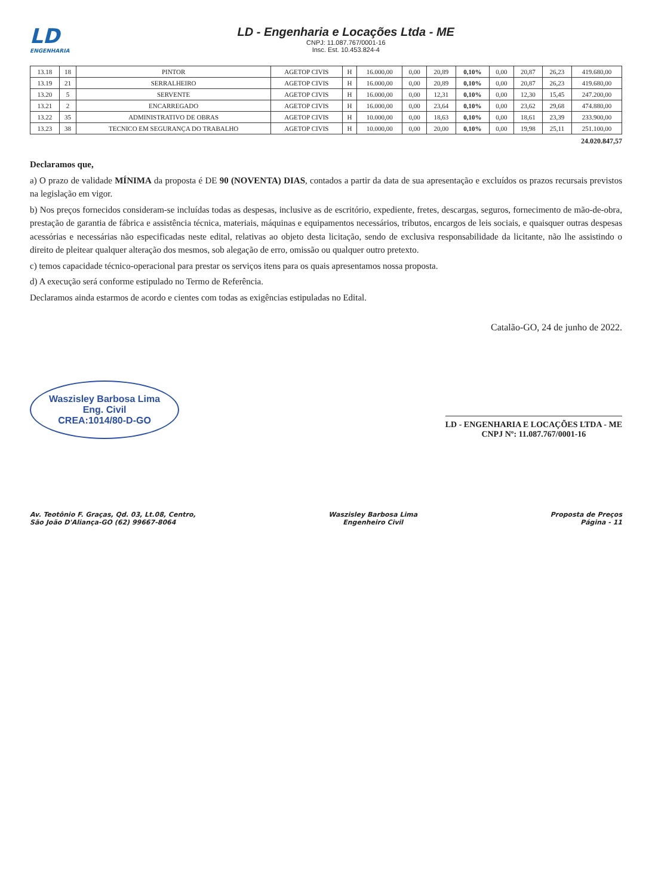LD
ENGENHARIA
LD - Engenharia e Locações Ltda - ME
CNPJ: 11.087.767/0001-16
Insc. Est. 10.453.824-4
| 13.18 | 18 | PINTOR | AGETOP CIVIS | H | 16.000,00 | 0,00 | 20,89 | 0,10% | 0,00 | 20,87 | 26,23 | 419.680,00 |
| 13.19 | 21 | SERRALHEIRO | AGETOP CIVIS | H | 16.000,00 | 0,00 | 20,89 | 0,10% | 0,00 | 20,87 | 26,23 | 419.680,00 |
| 13.20 | 5 | SERVENTE | AGETOP CIVIS | H | 16.000,00 | 0,00 | 12,31 | 0,10% | 0,00 | 12,30 | 15,45 | 247.200,00 |
| 13.21 | 2 | ENCARREGADO | AGETOP CIVIS | H | 16.000,00 | 0,00 | 23,64 | 0,10% | 0,00 | 23,62 | 29,68 | 474.880,00 |
| 13.22 | 35 | ADMINISTRATIVO DE OBRAS | AGETOP CIVIS | H | 10.000,00 | 0,00 | 18,63 | 0,10% | 0,00 | 18,61 | 23,39 | 233.900,00 |
| 13.23 | 38 | TECNICO EM SEGURANÇA DO TRABALHO | AGETOP CIVIS | H | 10.000,00 | 0,00 | 20,00 | 0,10% | 0,00 | 19,98 | 25,11 | 251.100,00 |
24.020.847,57
Declaramos que,
a) O prazo de validade MÍNIMA da proposta é DE 90 (NOVENTA) DIAS, contados a partir da data de sua apresentação e excluídos os prazos recursais previstos na legislação em vigor.
b) Nos preços fornecidos consideram-se incluídas todas as despesas, inclusive as de escritório, expediente, fretes, descargas, seguros, fornecimento de mão-de-obra, prestação de garantia de fábrica e assistência técnica, materiais, máquinas e equipamentos necessários, tributos, encargos de leis sociais, e quaisquer outras despesas acessórias e necessárias não especificadas neste edital, relativas ao objeto desta licitação, sendo de exclusiva responsabilidade da licitante, não lhe assistindo o direito de pleitear qualquer alteração dos mesmos, sob alegação de erro, omissão ou qualquer outro pretexto.
c) temos capacidade técnico-operacional para prestar os serviços itens para os quais apresentamos nossa proposta.
d) A execução será conforme estipulado no Termo de Referência.
Declaramos ainda estarmos de acordo e cientes com todas as exigências estipuladas no Edital.
Catalão-GO, 24 de junho de 2022.
Waszisley Barbosa Lima
Eng. Civil
CREA:1014/80-D-GO
LD - ENGENHARIA E LOCAÇÕES LTDA - ME
CNPJ Nº: 11.087.767/0001-16
Av. Teotônio F. Graças, Qd. 03, Lt.08, Centro,
São João D'Aliança-GO (62) 99667-8064
Waszisley Barbosa Lima
Engenheiro Civil
Proposta de Preços
Página - 11